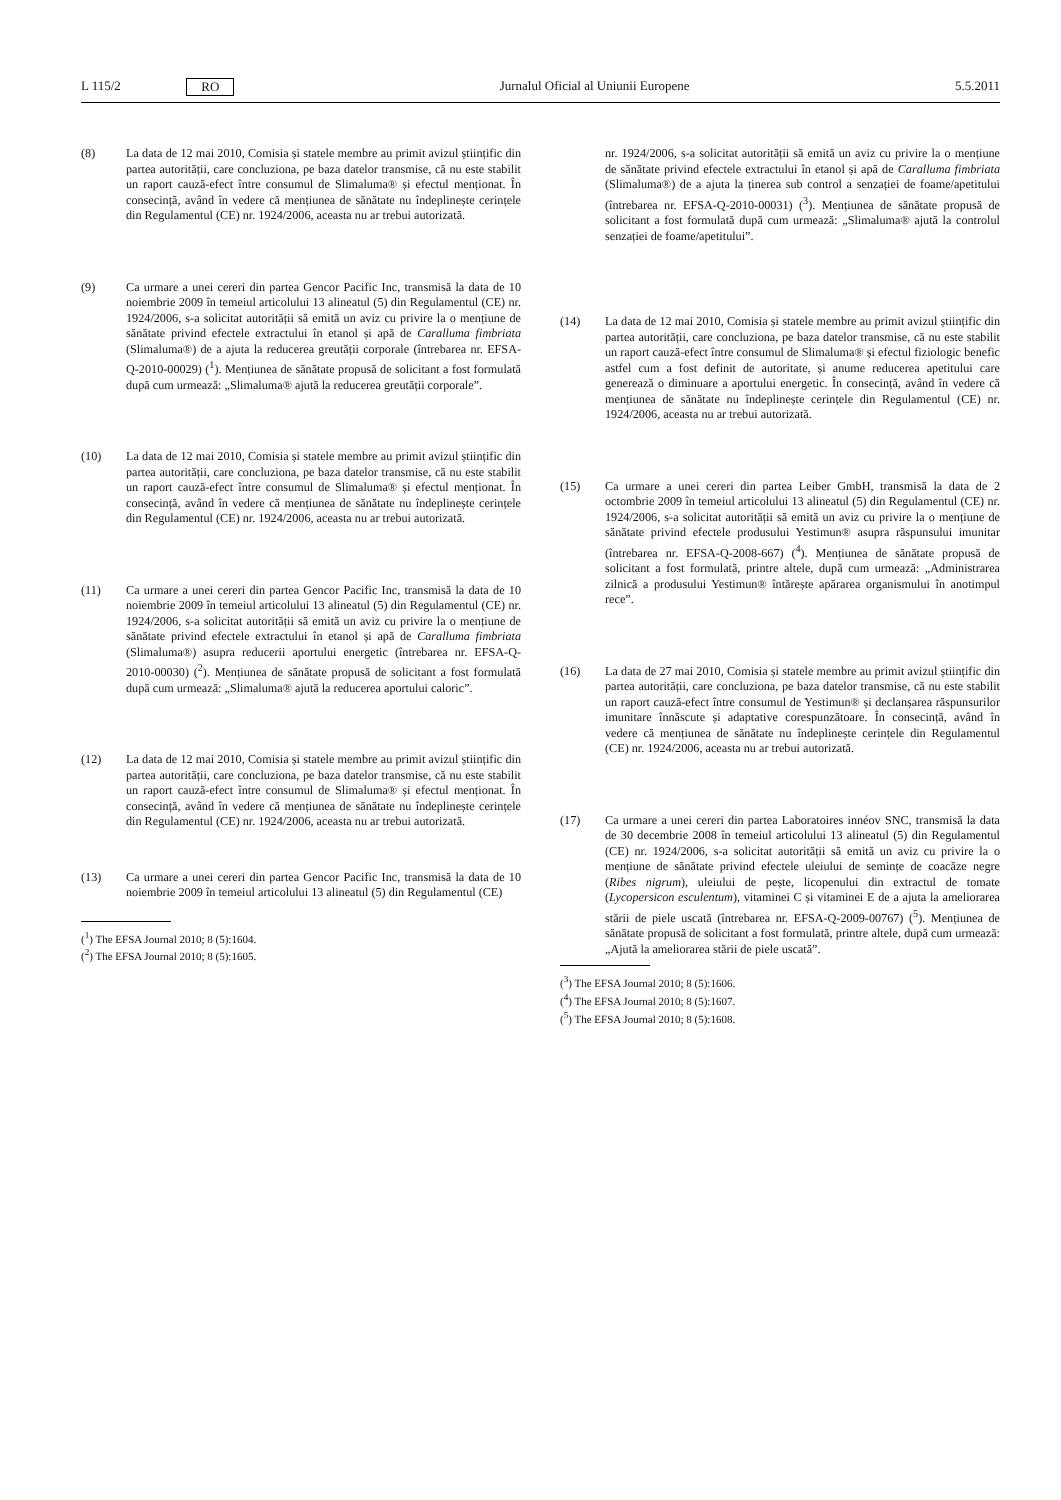L 115/2 RO Jurnalul Oficial al Uniunii Europene 5.5.2011
(8) La data de 12 mai 2010, Comisia și statele membre au primit avizul științific din partea autorității, care concluziona, pe baza datelor transmise, că nu este stabilit un raport cauză-efect între consumul de Slimaluma® și efectul menționat. În consecință, având în vedere că mențiunea de sănătate nu îndeplinește cerințele din Regulamentul (CE) nr. 1924/2006, aceasta nu ar trebui autorizată.
(9) Ca urmare a unei cereri din partea Gencor Pacific Inc, transmisă la data de 10 noiembrie 2009 în temeiul articolului 13 alineatul (5) din Regulamentul (CE) nr. 1924/2006, s-a solicitat autorității să emită un aviz cu privire la o mențiune de sănătate privind efectele extractului în etanol și apă de Caralluma fimbriata (Slimaluma®) de a ajuta la reducerea greutății corporale (întrebarea nr. EFSA-Q-2010-00029) (<sup>1</sup>). Mențiunea de sănătate propusă de solicitant a fost formulată după cum urmează: „Slimaluma® ajută la reducerea greutății corporale”.
(10) La data de 12 mai 2010, Comisia și statele membre au primit avizul științific din partea autorității, care concluziona, pe baza datelor transmise, că nu este stabilit un raport cauză-efect între consumul de Slimaluma® și efectul menționat. În consecință, având în vedere că mențiunea de sănătate nu îndeplinește cerințele din Regulamentul (CE) nr. 1924/2006, aceasta nu ar trebui autorizată.
(11) Ca urmare a unei cereri din partea Gencor Pacific Inc, transmisă la data de 10 noiembrie 2009 în temeiul articolului 13 alineatul (5) din Regulamentul (CE) nr. 1924/2006, s-a solicitat autorității să emită un aviz cu privire la o mențiune de sănătate privind efectele extractului în etanol și apă de Caralluma fimbriata (Slimaluma®) asupra reducerii aportului energetic (întrebarea nr. EFSA-Q-2010-00030) (<sup>2</sup>). Mențiunea de sănătate propusă de solicitant a fost formulată după cum urmează: „Slimaluma® ajută la reducerea aportului caloric”.
(12) La data de 12 mai 2010, Comisia și statele membre au primit avizul științific din partea autorității, care concluziona, pe baza datelor transmise, că nu este stabilit un raport cauză-efect între consumul de Slimaluma® și efectul menționat. În consecință, având în vedere că mențiunea de sănătate nu îndeplinește cerințele din Regulamentul (CE) nr. 1924/2006, aceasta nu ar trebui autorizată.
(13) Ca urmare a unei cereri din partea Gencor Pacific Inc, transmisă la data de 10 noiembrie 2009 în temeiul articolului 13 alineatul (5) din Regulamentul (CE)
(<sup>1</sup>) The EFSA Journal 2010; 8 (5):1604.
(<sup>2</sup>) The EFSA Journal 2010; 8 (5):1605.
nr. 1924/2006, s-a solicitat autorității să emită un aviz cu privire la o mențiune de sănătate privind efectele extractului în etanol și apă de Caralluma fimbriata (Slimaluma®) de a ajuta la ținerea sub control a senzației de foame/apetitului (întrebarea nr. EFSA-Q-2010-00031) (<sup>3</sup>). Mențiunea de sănătate propusă de solicitant a fost formulată după cum urmează: „Slimaluma® ajută la controlul senzației de foame/apetitului”.
(14) La data de 12 mai 2010, Comisia și statele membre au primit avizul științific din partea autorității, care concluziona, pe baza datelor transmise, că nu este stabilit un raport cauză-efect între consumul de Slimaluma® și efectul fiziologic benefic astfel cum a fost definit de autoritate, și anume reducerea apetitului care generează o diminuare a aportului energetic. În consecință, având în vedere că mențiunea de sănătate nu îndeplinește cerințele din Regulamentul (CE) nr. 1924/2006, aceasta nu ar trebui autorizată.
(15) Ca urmare a unei cereri din partea Leiber GmbH, transmisă la data de 2 octombrie 2009 în temeiul articolului 13 alineatul (5) din Regulamentul (CE) nr. 1924/2006, s-a solicitat autorității să emită un aviz cu privire la o mențiune de sănătate privind efectele produsului Yestimun® asupra răspunsului imunitar (întrebarea nr. EFSA-Q-2008-667) (<sup>4</sup>). Mențiunea de sănătate propusă de solicitant a fost formulată, printre altele, după cum urmează: „Administrarea zilnică a produsului Yestimun® întărește apărarea organismului în anotimpul rece”.
(16) La data de 27 mai 2010, Comisia și statele membre au primit avizul științific din partea autorității, care concluziona, pe baza datelor transmise, că nu este stabilit un raport cauză-efect între consumul de Yestimun® și declanșarea răspunsurilor imunitare înnăscute și adaptative corespunzătoare. În consecință, având în vedere că mențiunea de sănătate nu îndeplinește cerințele din Regulamentul (CE) nr. 1924/2006, aceasta nu ar trebui autorizată.
(17) Ca urmare a unei cereri din partea Laboratoires innéov SNC, transmisă la data de 30 decembrie 2008 în temeiul articolului 13 alineatul (5) din Regulamentul (CE) nr. 1924/2006, s-a solicitat autorității să emită un aviz cu privire la o mențiune de sănătate privind efectele uleiului de semințe de coacăze negre (Ribes nigrum), uleiului de pește, licopenului din extractul de tomate (Lycopersicon esculentum), vitaminei C și vitaminei E de a ajuta la ameliorarea stării de piele uscată (întrebarea nr. EFSA-Q-2009-00767) (<sup>5</sup>). Mențiunea de sănătate propusă de solicitant a fost formulată, printre altele, după cum urmează: „Ajută la ameliorarea stării de piele uscată”.
(<sup>3</sup>) The EFSA Journal 2010; 8 (5):1606.
(<sup>4</sup>) The EFSA Journal 2010; 8 (5):1607.
(<sup>5</sup>) The EFSA Journal 2010; 8 (5):1608.